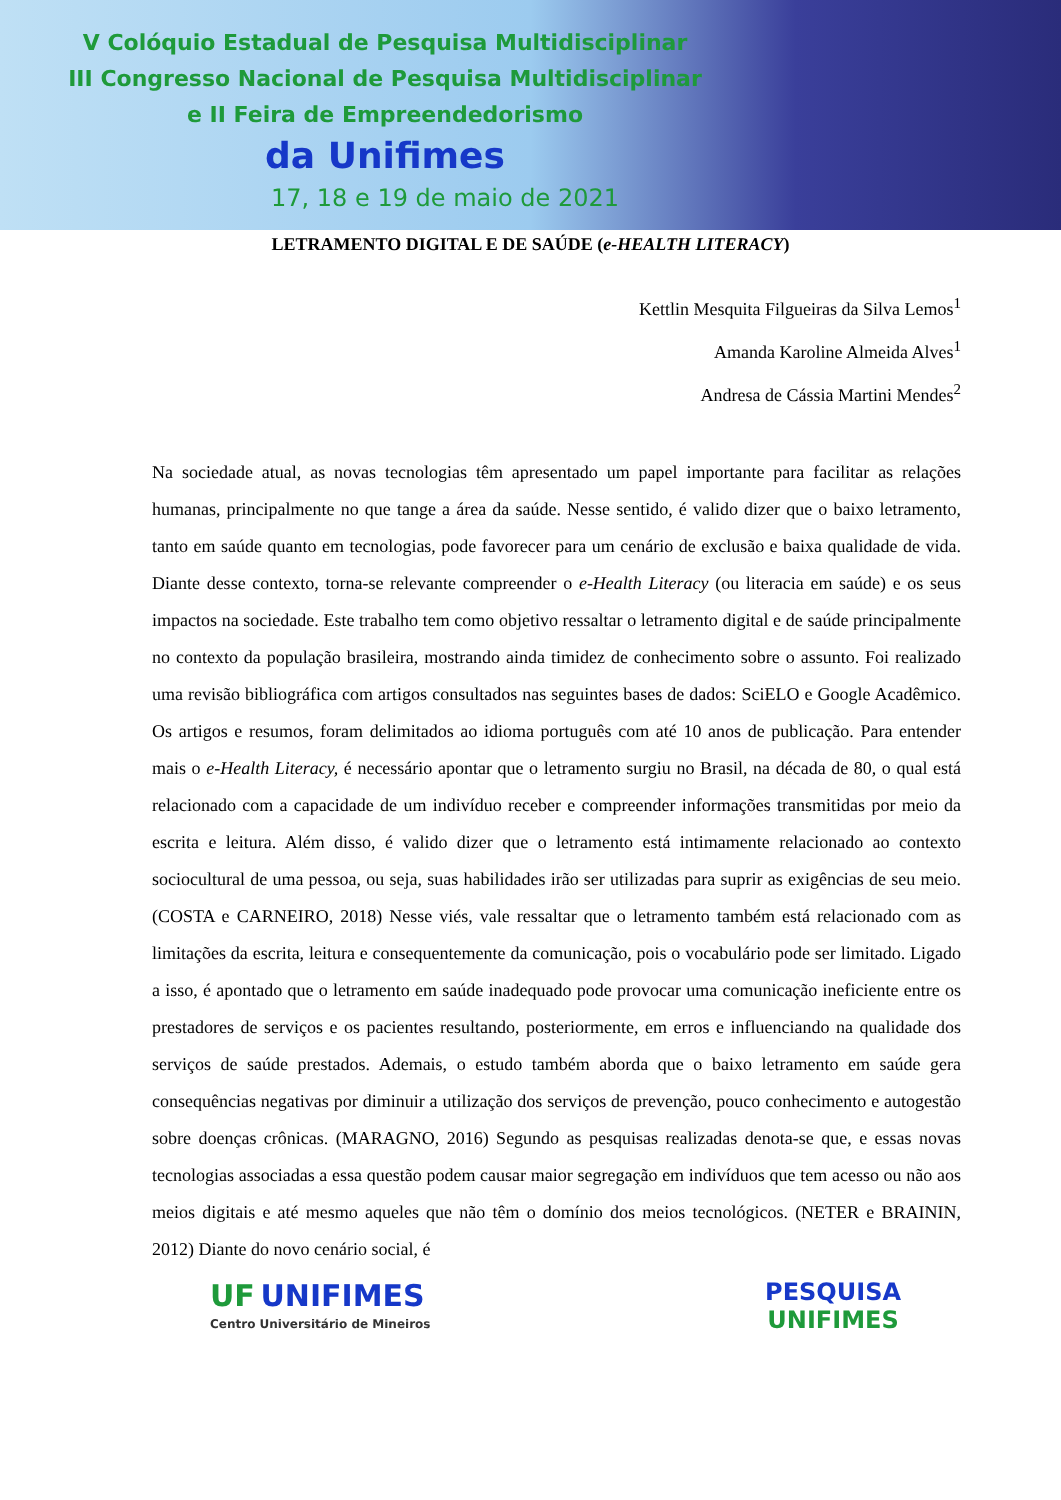V Colóquio Estadual de Pesquisa Multidisciplinar
III Congresso Nacional de Pesquisa Multidisciplinar
e II Feira de Empreendedorismo
da Unifimes
17, 18 e 19 de maio de 2021
LETRAMENTO DIGITAL E DE SAÚDE (e-HEALTH LITERACY)
Kettlin Mesquita Filgueiras da Silva Lemos<sup>1</sup>
Amanda Karoline Almeida Alves<sup>1</sup>
Andresa de Cássia Martini Mendes<sup>2</sup>
Na sociedade atual, as novas tecnologias têm apresentado um papel importante para facilitar as relações humanas, principalmente no que tange a área da saúde. Nesse sentido, é valido dizer que o baixo letramento, tanto em saúde quanto em tecnologias, pode favorecer para um cenário de exclusão e baixa qualidade de vida. Diante desse contexto, torna-se relevante compreender o e-Health Literacy (ou literacia em saúde) e os seus impactos na sociedade. Este trabalho tem como objetivo ressaltar o letramento digital e de saúde principalmente no contexto da população brasileira, mostrando ainda timidez de conhecimento sobre o assunto. Foi realizado uma revisão bibliográfica com artigos consultados nas seguintes bases de dados: SciELO e Google Acadêmico. Os artigos e resumos, foram delimitados ao idioma português com até 10 anos de publicação. Para entender mais o e-Health Literacy, é necessário apontar que o letramento surgiu no Brasil, na década de 80, o qual está relacionado com a capacidade de um indivíduo receber e compreender informações transmitidas por meio da escrita e leitura. Além disso, é valido dizer que o letramento está intimamente relacionado ao contexto sociocultural de uma pessoa, ou seja, suas habilidades irão ser utilizadas para suprir as exigências de seu meio. (COSTA e CARNEIRO, 2018) Nesse viés, vale ressaltar que o letramento também está relacionado com as limitações da escrita, leitura e consequentemente da comunicação, pois o vocabulário pode ser limitado. Ligado a isso, é apontado que o letramento em saúde inadequado pode provocar uma comunicação ineficiente entre os prestadores de serviços e os pacientes resultando, posteriormente, em erros e influenciando na qualidade dos serviços de saúde prestados. Ademais, o estudo também aborda que o baixo letramento em saúde gera consequências negativas por diminuir a utilização dos serviços de prevenção, pouco conhecimento e autogestão sobre doenças crônicas. (MARAGNO, 2016) Segundo as pesquisas realizadas denota-se que, e essas novas tecnologias associadas a essa questão podem causar maior segregação em indivíduos que tem acesso ou não aos meios digitais e até mesmo aqueles que não têm o domínio dos meios tecnológicos. (NETER e BRAININ, 2012) Diante do novo cenário social, é
UF UNIFIMES
Centro Universitário de Mineiros
PESQUISA
UNIFIMES